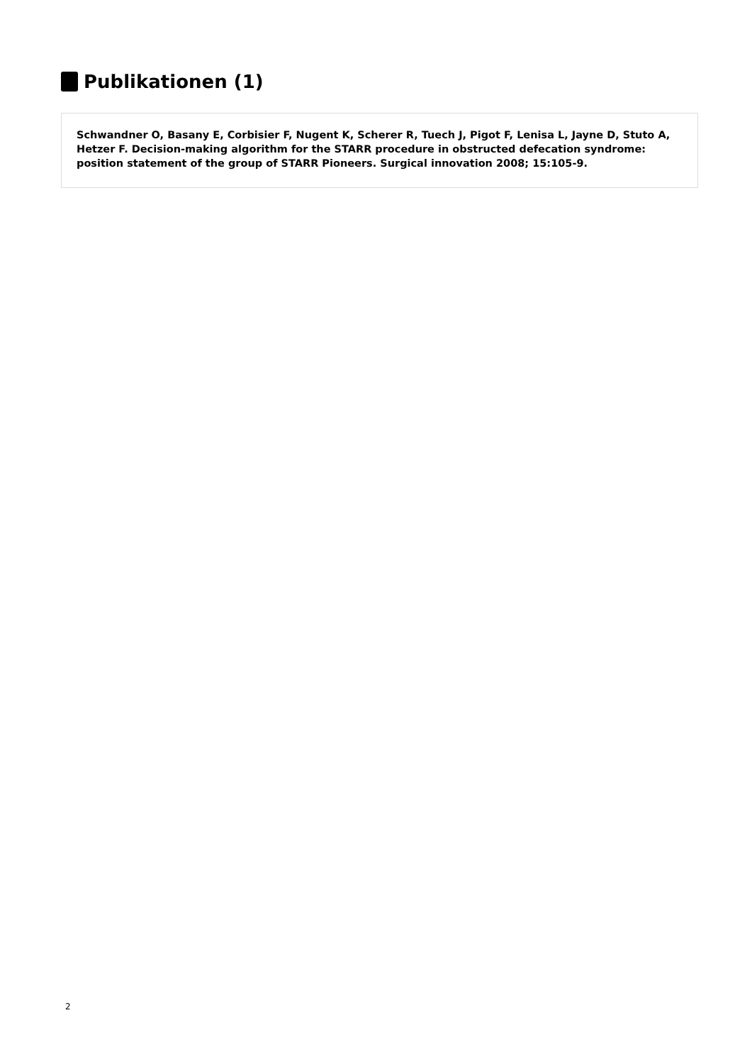Publikationen (1)
Schwandner O, Basany E, Corbisier F, Nugent K, Scherer R, Tuech J, Pigot F, Lenisa L, Jayne D, Stuto A, Hetzer F. Decision-making algorithm for the STARR procedure in obstructed defecation syndrome: position statement of the group of STARR Pioneers. Surgical innovation 2008; 15:105-9.
2